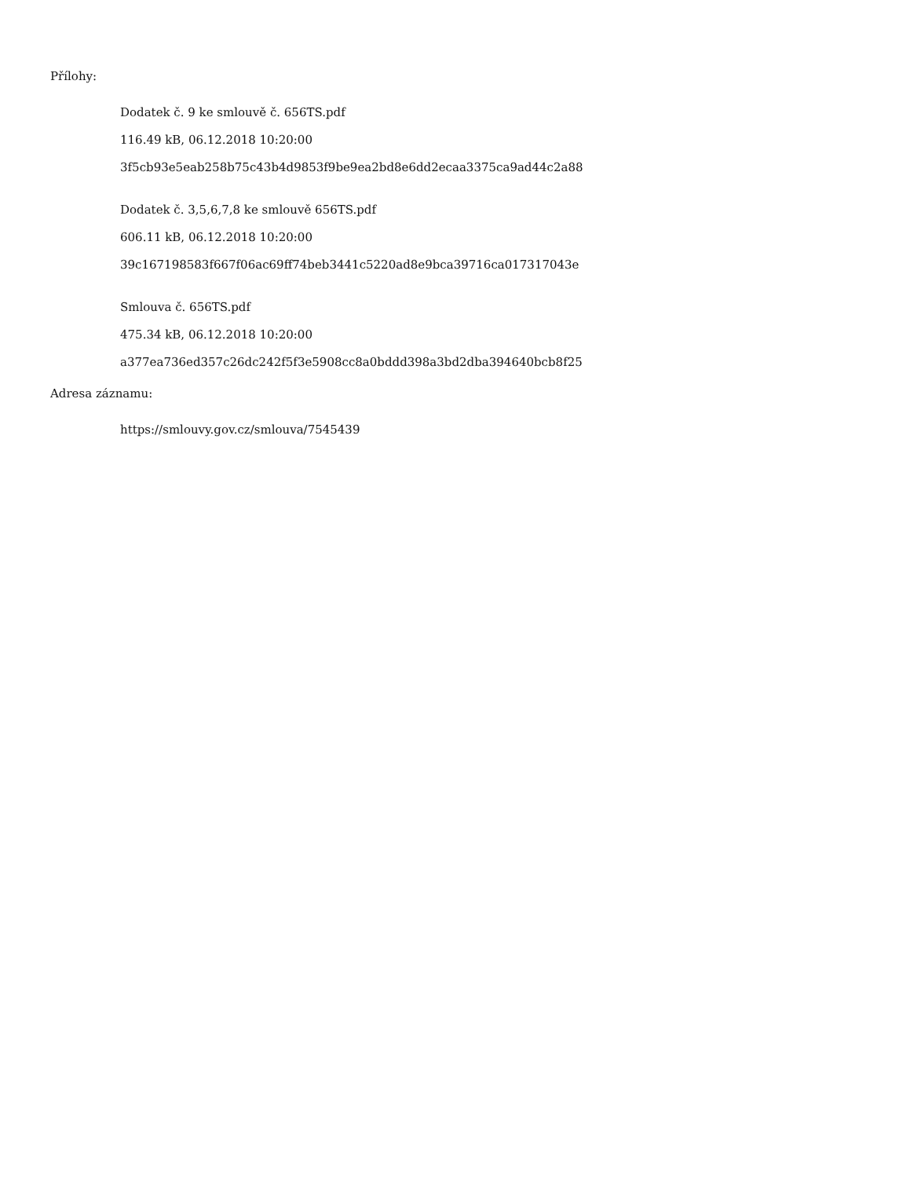Přílohy:
Dodatek č. 9 ke smlouvě č. 656TS.pdf
116.49 kB, 06.12.2018 10:20:00
3f5cb93e5eab258b75c43b4d9853f9be9ea2bd8e6dd2ecaa3375ca9ad44c2a88
Dodatek č. 3,5,6,7,8 ke smlouvě 656TS.pdf
606.11 kB, 06.12.2018 10:20:00
39c167198583f667f06ac69ff74beb3441c5220ad8e9bca39716ca017317043e
Smlouva č. 656TS.pdf
475.34 kB, 06.12.2018 10:20:00
a377ea736ed357c26dc242f5f3e5908cc8a0bddd398a3bd2dba394640bcb8f25
Adresa záznamu:
https://smlouvy.gov.cz/smlouva/7545439